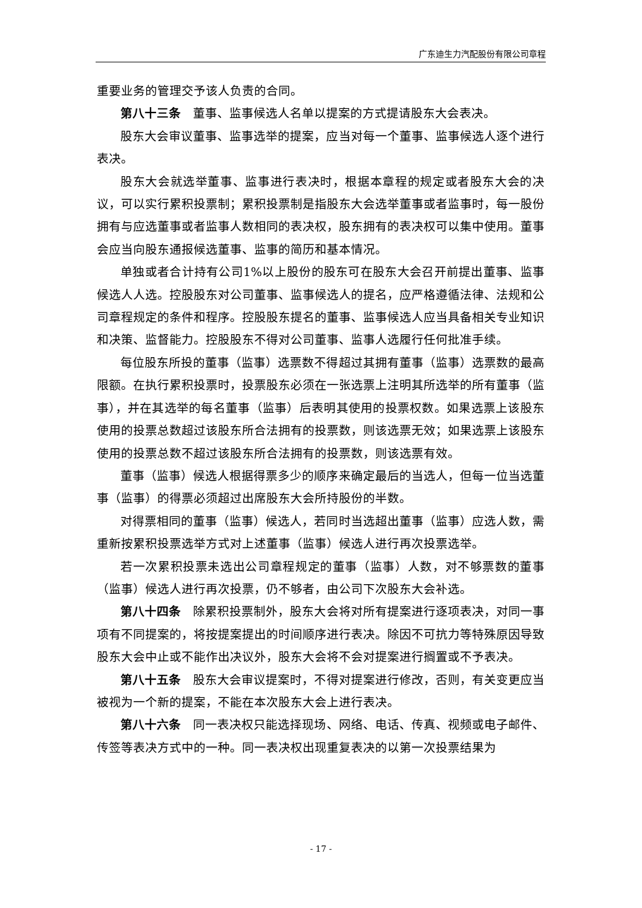广东迪生力汽配股份有限公司章程
重要业务的管理交予该人负责的合同。
第八十三条　董事、监事候选人名单以提案的方式提请股东大会表决。
股东大会审议董事、监事选举的提案，应当对每一个董事、监事候选人逐个进行表决。
股东大会就选举董事、监事进行表决时，根据本章程的规定或者股东大会的决议，可以实行累积投票制；累积投票制是指股东大会选举董事或者监事时，每一股份拥有与应选董事或者监事人数相同的表决权，股东拥有的表决权可以集中使用。董事会应当向股东通报候选董事、监事的简历和基本情况。
单独或者合计持有公司1%以上股份的股东可在股东大会召开前提出董事、监事候选人人选。控股股东对公司董事、监事候选人的提名，应严格遵循法律、法规和公司章程规定的条件和程序。控股股东提名的董事、监事候选人应当具备相关专业知识和决策、监督能力。控股股东不得对公司董事、监事人选履行任何批准手续。
每位股东所投的董事（监事）选票数不得超过其拥有董事（监事）选票数的最高限额。在执行累积投票时，投票股东必须在一张选票上注明其所选举的所有董事（监事），并在其选举的每名董事（监事）后表明其使用的投票权数。如果选票上该股东使用的投票总数超过该股东所合法拥有的投票数，则该选票无效；如果选票上该股东使用的投票总数不超过该股东所合法拥有的投票数，则该选票有效。
董事（监事）候选人根据得票多少的顺序来确定最后的当选人，但每一位当选董事（监事）的得票必须超过出席股东大会所持股份的半数。
对得票相同的董事（监事）候选人，若同时当选超出董事（监事）应选人数，需重新按累积投票选举方式对上述董事（监事）候选人进行再次投票选举。
若一次累积投票未选出公司章程规定的董事（监事）人数，对不够票数的董事（监事）候选人进行再次投票，仍不够者，由公司下次股东大会补选。
第八十四条　除累积投票制外，股东大会将对所有提案进行逐项表决，对同一事项有不同提案的，将按提案提出的时间顺序进行表决。除因不可抗力等特殊原因导致股东大会中止或不能作出决议外，股东大会将不会对提案进行搁置或不予表决。
第八十五条　股东大会审议提案时，不得对提案进行修改，否则，有关变更应当被视为一个新的提案，不能在本次股东大会上进行表决。
第八十六条　同一表决权只能选择现场、网络、电话、传真、视频或电子邮件、传签等表决方式中的一种。同一表决权出现重复表决的以第一次投票结果为
- 17 -